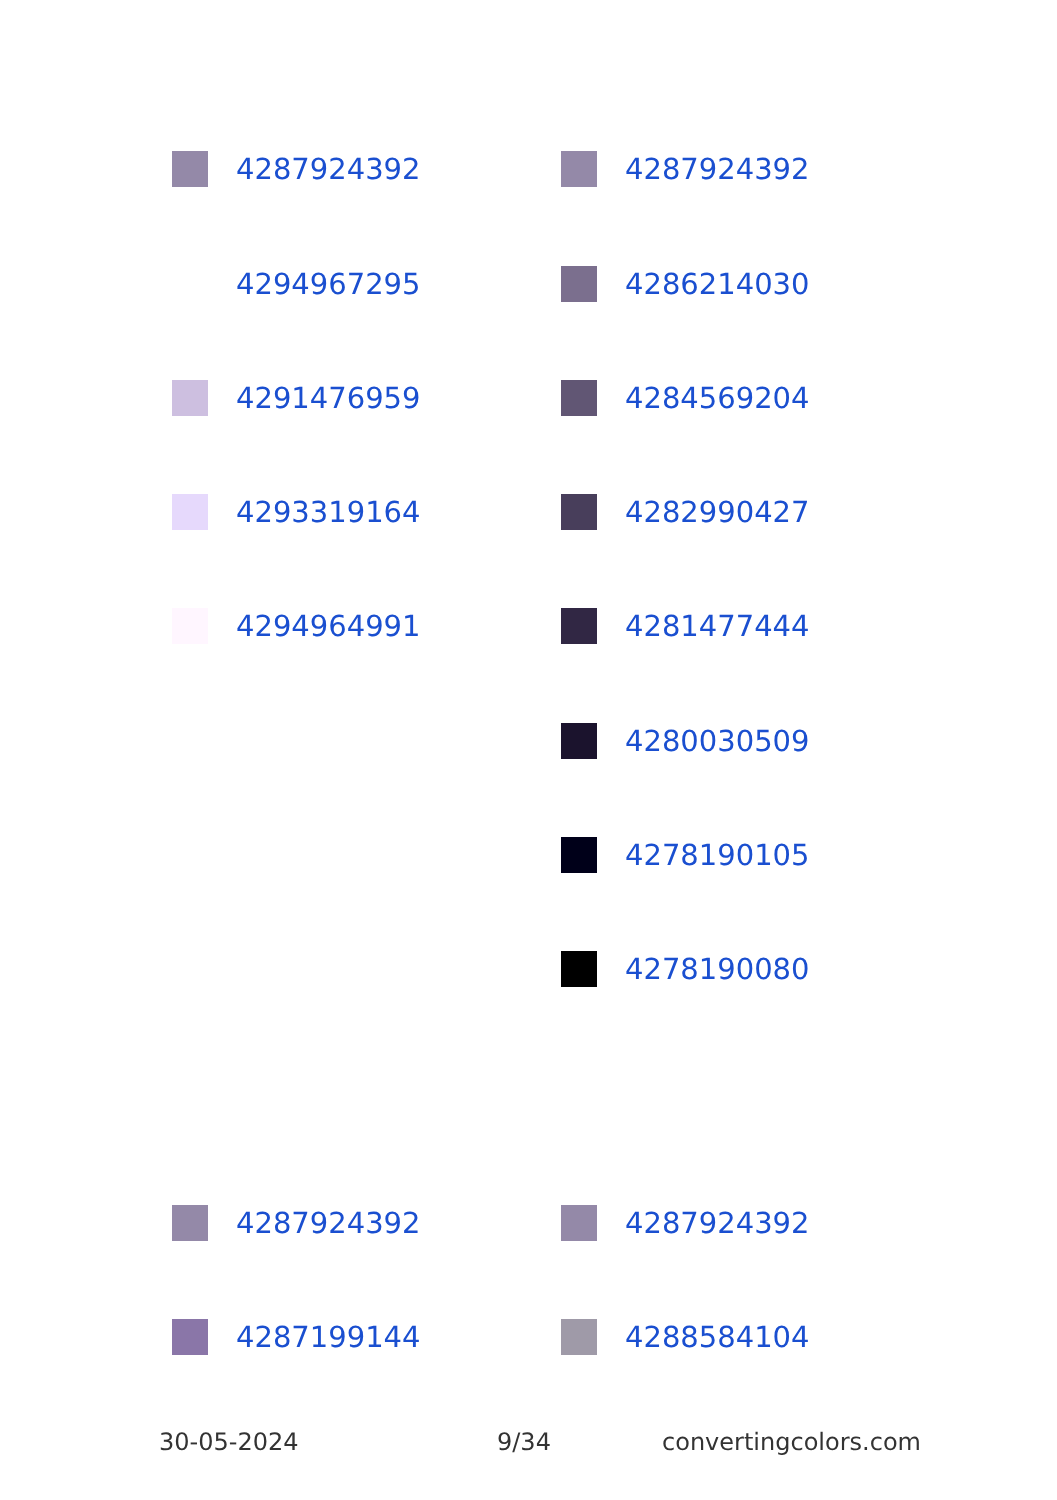4287924392 4287924392
4294967295 4286214030
4291476959 4284569204
4293319164 4282990427
4294964991 4281477444
4280030509
4278190105
4278190080
4287924392 4287924392
4287199144 4288584104
30-05-2024 9/34 convertingcolors.com